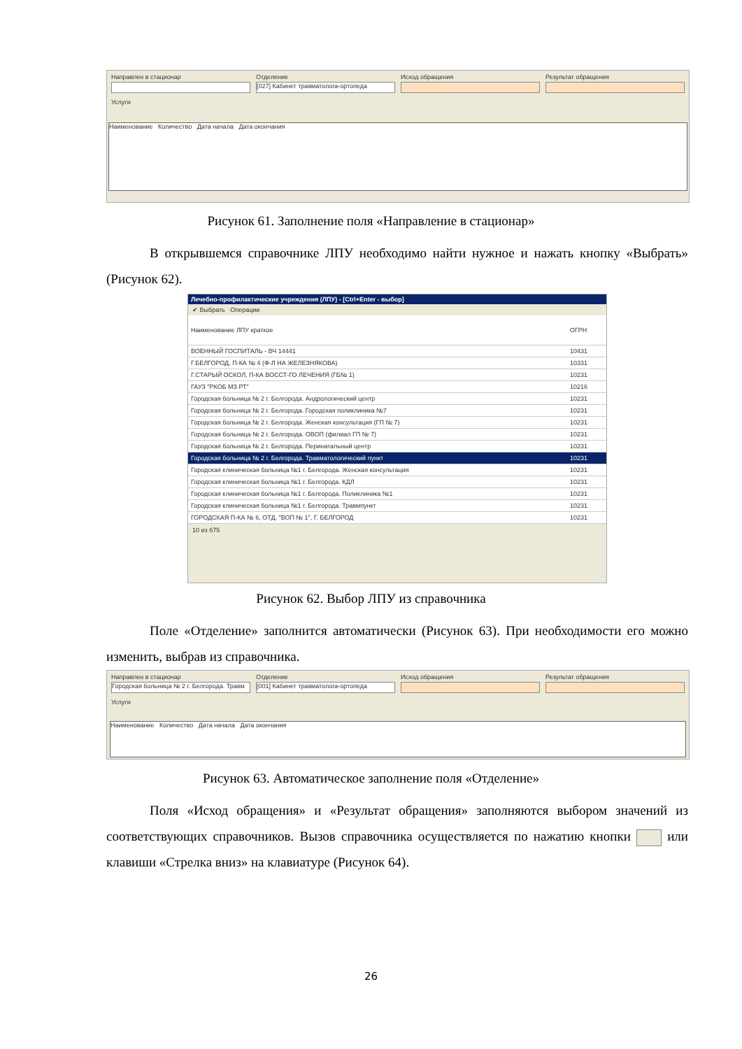Направлен в стационар Отделение
[027] Кабинет травматолога-ортопеда
Исход обращения Результат обращения
Услуги
Наименование Количество Дата начала Дата окончания
Рисунок 61. Заполнение поля «Направление в стационар»
В открывшемся справочнике ЛПУ необходимо найти нужное и нажать кнопку «Выбрать» (Рисунок 62).
Лечебно-профилактические учреждения (ЛПУ) - [Ctrl+Enter - выбор]
✔ Выбрать Операции
| Наименование ЛПУ краткое | ОГРН |
| ВОЕННЫЙ ГОСПИТАЛЬ - ВЧ 14441 | 10431 |
| Г.БЕЛГОРОД, П-КА № 4 (Ф-Л НА ЖЕЛЕЗНЯКОВА) | 10331 |
| Г.СТАРЫЙ ОСКОЛ, П-КА ВОССТ-ГО ЛЕЧЕНИЯ (ГБ№ 1) | 10231 |
| ГАУЗ "РКОБ МЗ РТ" | 10216 |
| Городская больница № 2 г. Белгорода. Андрологический центр | 10231 |
| Городская больница № 2 г. Белгорода. Городская поликлиника №7 | 10231 |
| Городская больница № 2 г. Белгорода. Женская консультация (ГП № 7) | 10231 |
| Городская больница № 2 г. Белгорода. ОВОП (филиал ГП № 7) | 10231 |
| Городская больница № 2 г. Белгорода. Перинатальный центр | 10231 |
| Городская больница № 2 г. Белгорода. Травматологический пункт | 10231 |
| Городская клиническая больница №1 г. Белгорода. Женская консультация | 10231 |
| Городская клиническая больница №1 г. Белгорода. КДЛ | 10231 |
| Городская клиническая больница №1 г. Белгорода. Поликлиника №1 | 10231 |
| Городская клиническая больница №1 г. Белгорода. Травмпункт | 10231 |
| ГОРОДСКАЯ П-КА № 6, ОТД. "ВОП № 1", Г. БЕЛГОРОД | 10231 |
10 из 675
Рисунок 62. Выбор ЛПУ из справочника
Поле «Отделение» заполнится автоматически (Рисунок 63). При необходимости его можно изменить, выбрав из справочника.
Направлен в стационар
Городская больница № 2 г. Белгорода. Травм
Отделение
[001] Кабинет травматолога-ортопеда
Исход обращения Результат обращения
Услуги
Наименование Количество Дата начала Дата окончания
Рисунок 63. Автоматическое заполнение поля «Отделение»
Поля «Исход обращения» и «Результат обращения» заполняются выбором значений из соответствующих справочников. Вызов справочника осуществляется по нажатию кнопки или клавиши «Стрелка вниз» на клавиатуре (Рисунок 64).
26